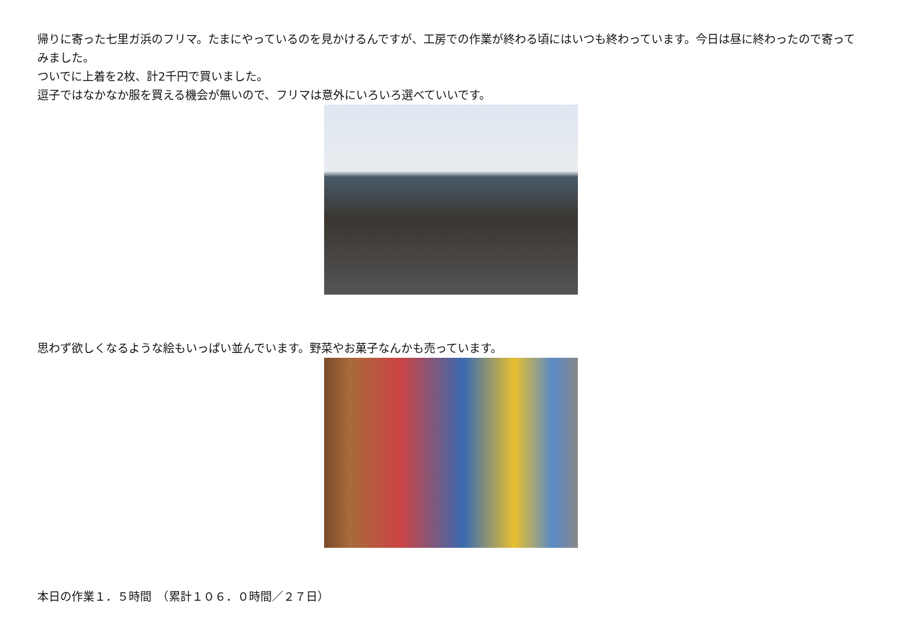帰りに寄った七里ガ浜のフリマ。たまにやっているのを見かけるんですが、工房での作業が終わる頃にはいつも終わっています。今日は昼に終わったので寄ってみました。
ついでに上着を2枚、計2千円で買いました。
逗子ではなかなか服を買える機会が無いので、フリマは意外にいろいろ選べていいです。
思わず欲しくなるような絵もいっぱい並んでいます。野菜やお菓子なんかも売っています。
本日の作業１．５時間　（累計１０６．０時間／２７日）